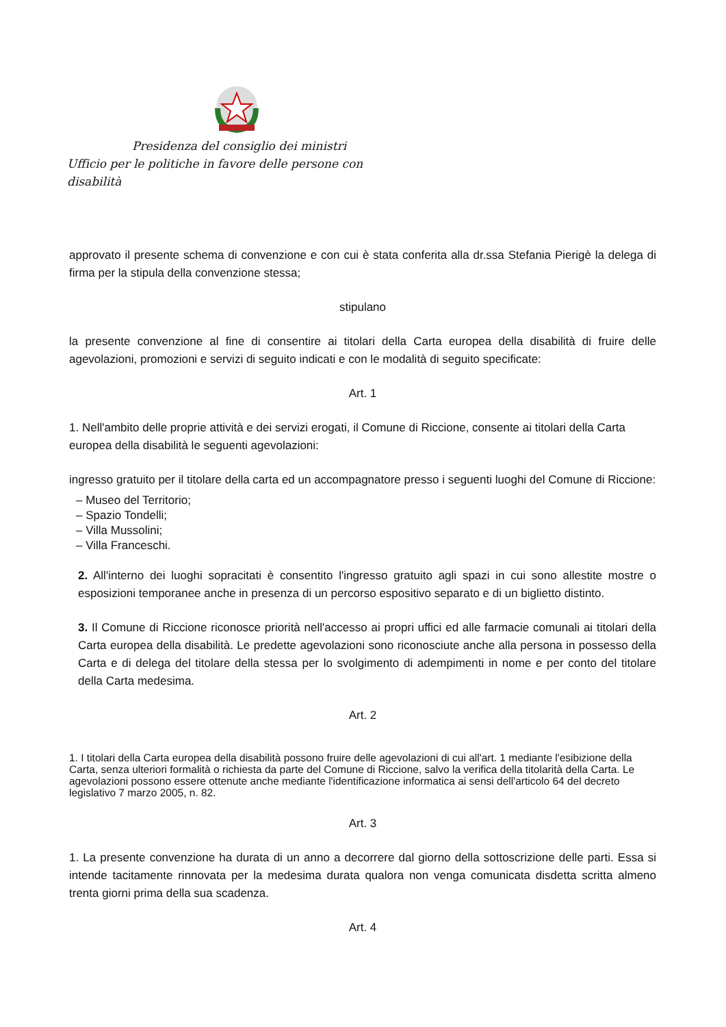Presidenza del consiglio dei ministri
Ufficio per le politiche in favore delle persone con disabilità
approvato il presente schema di convenzione e con cui è stata conferita alla dr.ssa Stefania Pierigè la delega di firma per la stipula della convenzione stessa;
stipulano
la presente convenzione al fine di consentire ai titolari della Carta europea della disabilità di fruire delle agevolazioni, promozioni e servizi di seguito indicati e con le modalità di seguito specificate:
Art. 1
1. Nell'ambito delle proprie attività e dei servizi erogati, il Comune di Riccione, consente ai titolari della Carta europea della disabilità le seguenti agevolazioni:
ingresso gratuito per il titolare della carta ed un accompagnatore presso i seguenti luoghi del Comune di Riccione:
– Museo del Territorio;
– Spazio Tondelli;
– Villa Mussolini;
– Villa Franceschi.
2. All'interno dei luoghi sopracitati è consentito l'ingresso gratuito agli spazi in cui sono allestite mostre o esposizioni temporanee anche in presenza di un percorso espositivo separato e di un biglietto distinto.
3. Il Comune di Riccione riconosce priorità nell'accesso ai propri uffici ed alle farmacie comunali ai titolari della Carta europea della disabilità. Le predette agevolazioni sono riconosciute anche alla persona in possesso della Carta e di delega del titolare della stessa per lo svolgimento di adempimenti in nome e per conto del titolare della Carta medesima.
Art. 2
1. I titolari della Carta europea della disabilità possono fruire delle agevolazioni di cui all'art. 1 mediante l'esibizione della Carta, senza ulteriori formalità o richiesta da parte del Comune di Riccione, salvo la verifica della titolarità della Carta. Le agevolazioni possono essere ottenute anche mediante l'identificazione informatica ai sensi dell'articolo 64 del decreto legislativo 7 marzo 2005, n. 82.
Art. 3
1. La presente convenzione ha durata di un anno a decorrere dal giorno della sottoscrizione delle parti. Essa si intende tacitamente rinnovata per la medesima durata qualora non venga comunicata disdetta scritta almeno trenta giorni prima della sua scadenza.
Art. 4